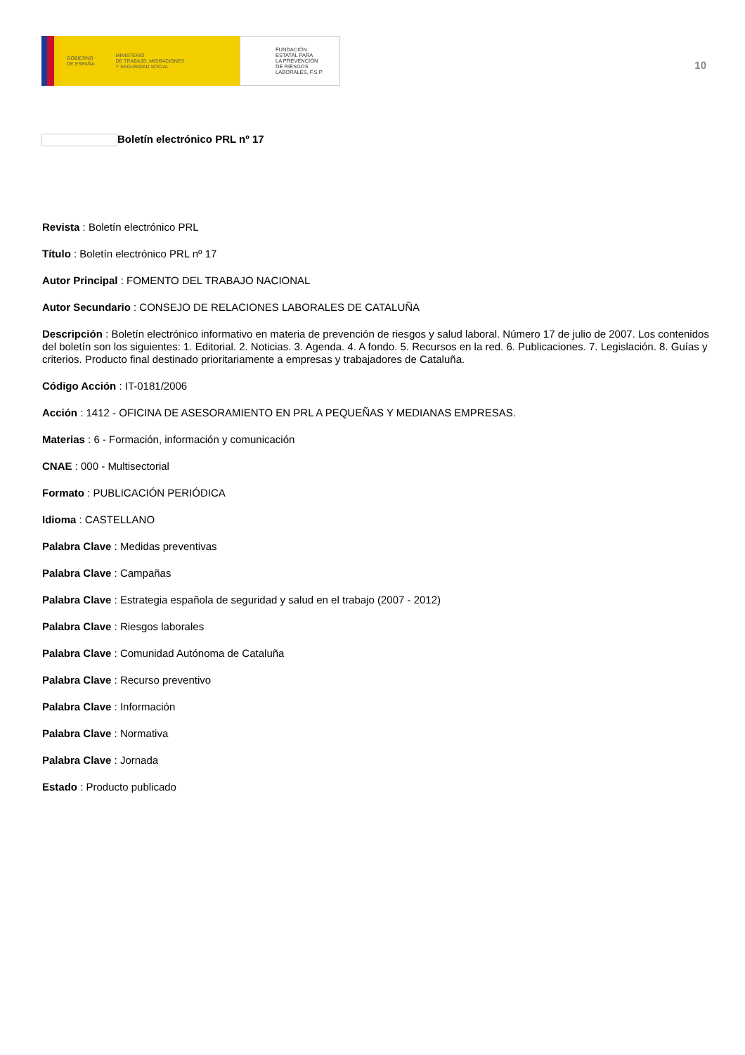GOBIERNO
DE ESPAÑA
MINISTERIO
DE TRABAJO, MIGRACIONES
Y SEGURIDAD SOCIAL
FUNDACIÓN
ESTATAL PARA
LA PREVENCIÓN
DE RIESGOS
LABORALES, F.S.P.
10
Boletín electrónico PRL nº 17
Revista : Boletín electrónico PRL
Título : Boletín electrónico PRL nº 17
Autor Principal : FOMENTO DEL TRABAJO NACIONAL
Autor Secundario : CONSEJO DE RELACIONES LABORALES DE CATALUÑA
Descripción : Boletín electrónico informativo en materia de prevención de riesgos y salud laboral. Número 17 de julio de 2007. Los contenidos del boletín son los siguientes: 1. Editorial. 2. Noticias. 3. Agenda. 4. A fondo. 5. Recursos en la red. 6. Publicaciones. 7. Legislación. 8. Guías y criterios. Producto final destinado prioritariamente a empresas y trabajadores de Cataluña.
Código Acción : IT-0181/2006
Acción : 1412 - OFICINA DE ASESORAMIENTO EN PRL A PEQUEÑAS Y MEDIANAS EMPRESAS.
Materias : 6 - Formación, información y comunicación
CNAE : 000 - Multisectorial
Formato : PUBLICACIÓN PERIÓDICA
Idioma : CASTELLANO
Palabra Clave : Medidas preventivas
Palabra Clave : Campañas
Palabra Clave : Estrategia española de seguridad y salud en el trabajo (2007 - 2012)
Palabra Clave : Riesgos laborales
Palabra Clave : Comunidad Autónoma de Cataluña
Palabra Clave : Recurso preventivo
Palabra Clave : Información
Palabra Clave : Normativa
Palabra Clave : Jornada
Estado : Producto publicado